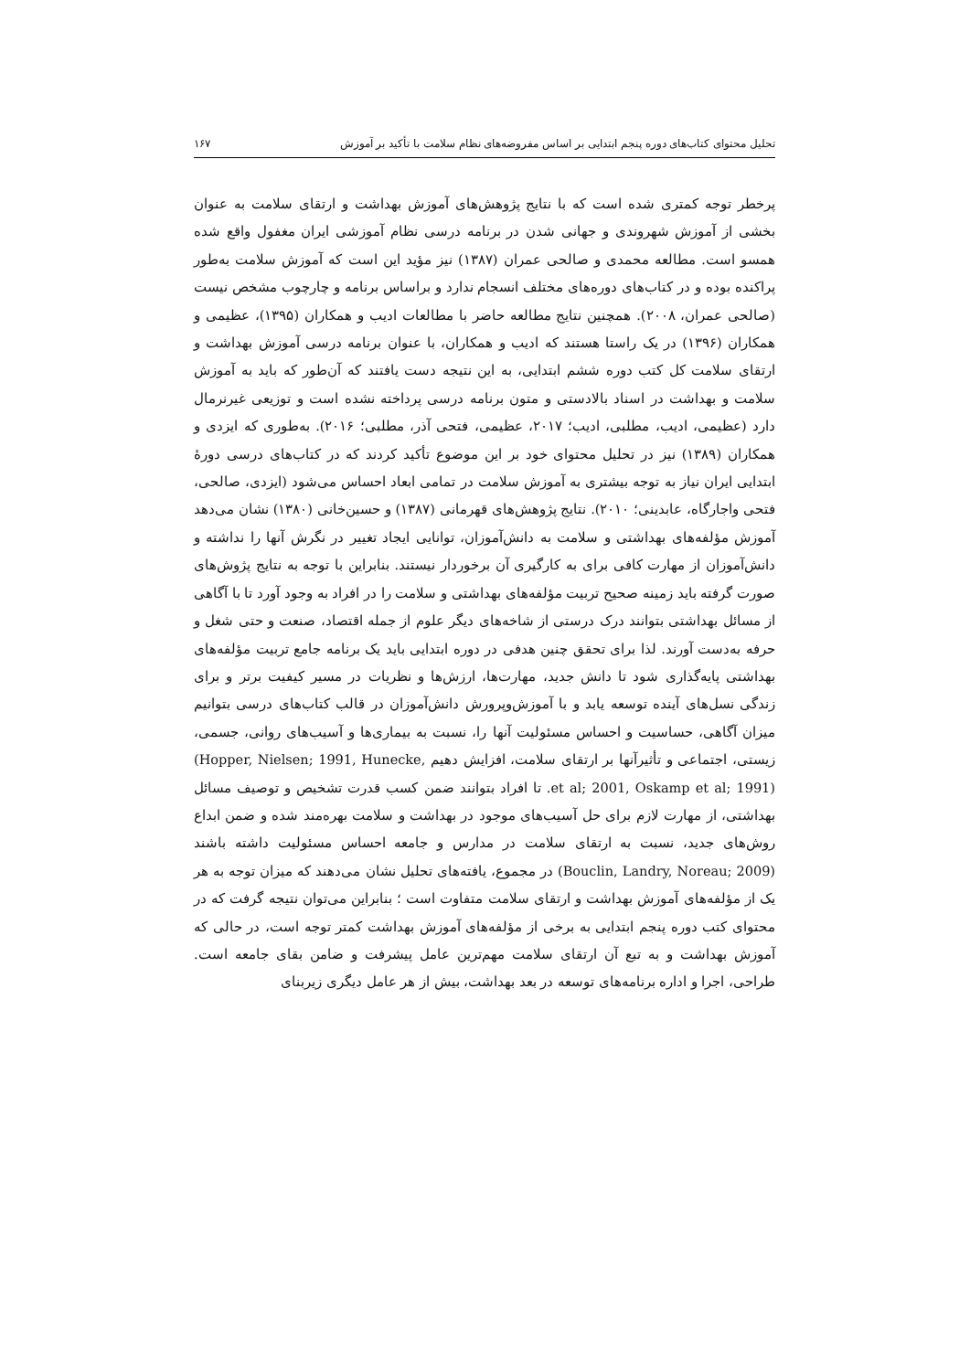تحلیل محتوای کتاب‌های دوره پنجم ابتدایی بر اساس مفروضه‌های نظام سلامت با تأکید بر آموزش ۱۶۷
پرخطر توجه کمتری شده است که با نتایج پژوهش‌های آموزش بهداشت و ارتقای سلامت به عنوان بخشی از آموزش شهروندی و جهانی شدن در برنامه درسی نظام آموزشی ایران مغفول واقع شده همسو است. مطالعه محمدی و صالحی عمران (۱۳۸۷) نیز مؤید این است که آموزش سلامت به‌طور پراکنده بوده و در کتاب‌های دوره‌های مختلف انسجام ندارد و براساس برنامه و چارچوب مشخص نیست (صالحی عمران، ۲۰۰۸). همچنین نتایج مطالعه حاضر با مطالعات ادیب و همکاران (۱۳۹۵)، عظیمی و همکاران (۱۳۹۶) در یک راستا هستند که ادیب و همکاران، با عنوان برنامه درسی آموزش بهداشت و ارتقای سلامت کل کتب دوره ششم ابتدایی، به این نتیجه دست یافتند که آن‌طور که باید به آموزش سلامت و بهداشت در اسناد بالادستی و متون برنامه درسی پرداخته نشده است و توزیعی غیرنرمال دارد (عظیمی، ادیب، مطلبی، ادیب؛ ۲۰۱۷، عظیمی، فتحی آذر، مطلبی؛ ۲۰۱۶). به‌طوری که ایزدی و همکاران (۱۳۸۹) نیز در تحلیل محتوای خود بر این موضوع تأکید کردند که در کتاب‌های درسی دورهٔ ابتدایی ایران نیاز به توجه بیشتری به آموزش سلامت در تمامی ابعاد احساس می‌شود (ایزدی، صالحی، فتحی واجارگاه، عابدینی؛ ۲۰۱۰). نتایج پژوهش‌های قهرمانی (۱۳۸۷) و حسین‌خانی (۱۳۸۰) نشان می‌دهد آموزش مؤلفه‌های بهداشتی و سلامت به دانش‌آموزان، توانایی ایجاد تغییر در نگرش آنها را نداشته و دانش‌آموزان از مهارت کافی برای به کارگیری آن برخوردار نیستند. بنابراین با توجه به نتایج پژوش‌های صورت گرفته باید زمینه صحیح تربیت مؤلفه‌های بهداشتی و سلامت را در افراد به وجود آورد تا با آگاهی از مسائل بهداشتی بتوانند درک درستی از شاخه‌های دیگر علوم از جمله اقتصاد، صنعت و حتی شغل و حرفه به‌دست آورند. لذا برای تحقق چنین هدفی در دوره ابتدایی باید یک برنامه جامع تربیت مؤلفه‌های بهداشتی پایه‌گذاری شود تا دانش جدید، مهارت‌ها، ارزش‌ها و نظریات در مسیر کیفیت برتر و برای زندگی نسل‌های آینده توسعه یابد و با آموزش‌وپرورش دانش‌آموزان در قالب کتاب‌های درسی بتوانیم میزان آگاهی، حساسیت و احساس مسئولیت آنها را، نسبت به بیماری‌ها و آسیب‌های روانی، جسمی، زیستی، اجتماعی و تأثیرآنها بر ارتقای سلامت، افزایش دهیم (Hopper, Nielsen; 1991, Hunecke, et al; 2001, Oskamp et al; 1991). تا افراد بتوانند ضمن کسب قدرت تشخیص و توصیف مسائل بهداشتی، از مهارت لازم برای حل آسیب‌های موجود در بهداشت و سلامت بهره‌مند شده و ضمن ابداع روش‌های جدید، نسبت به ارتقای سلامت در مدارس و جامعه احساس مسئولیت داشته باشند (Bouclin, Landry, Noreau; 2009) در مجموع، یافته‌های تحلیل نشان می‌دهند که میزان توجه به هر یک از مؤلفه‌های آموزش بهداشت و ارتقای سلامت متفاوت است ؛ بنابراین می‌توان نتیجه گرفت که در محتوای کتب دوره پنجم ابتدایی به برخی از مؤلفه‌های آموزش بهداشت کمتر توجه است، در حالی که آموزش بهداشت و به تبع آن ارتقای سلامت مهم‌ترین عامل پیشرفت و ضامن بقای جامعه است. طراحی، اجرا و اداره برنامه‌های توسعه در بعد بهداشت، بیش از هر عامل دیگری زیربنای